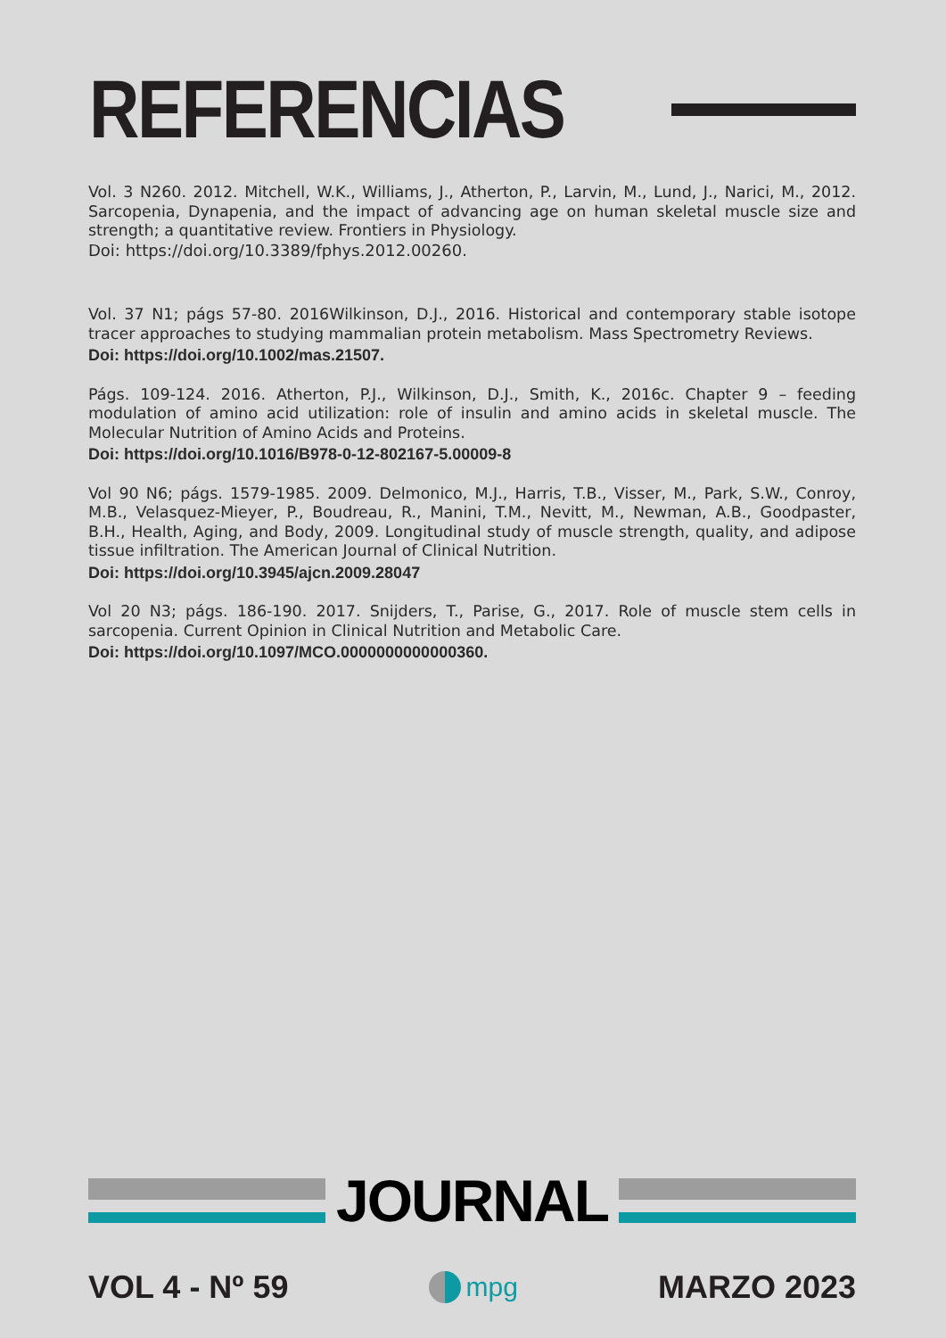REFERENCIAS
Vol. 3 N260. 2012. Mitchell, W.K., Williams, J., Atherton, P., Larvin, M., Lund, J., Narici, M., 2012. Sarcopenia, Dynapenia, and the impact of advancing age on human skeletal muscle size and strength; a quantitative review. Frontiers in Physiology.
Doi: https://doi.org/10.3389/fphys.2012.00260.
Vol. 37 N1; págs 57-80. 2016Wilkinson, D.J., 2016. Historical and contemporary stable isotope tracer approaches to studying mammalian protein metabolism. Mass Spectrometry Reviews.
Doi: https://doi.org/10.1002/mas.21507.
Págs. 109-124. 2016. Atherton, P.J., Wilkinson, D.J., Smith, K., 2016c. Chapter 9 – feeding modulation of amino acid utilization: role of insulin and amino acids in skeletal muscle. The Molecular Nutrition of Amino Acids and Proteins.
Doi: https://doi.org/10.1016/B978-0-12-802167-5.00009-8
Vol 90 N6; págs. 1579-1985. 2009. Delmonico, M.J., Harris, T.B., Visser, M., Park, S.W., Conroy, M.B., Velasquez-Mieyer, P., Boudreau, R., Manini, T.M., Nevitt, M., Newman, A.B., Goodpaster, B.H., Health, Aging, and Body, 2009. Longitudinal study of muscle strength, quality, and adipose tissue infiltration. The American Journal of Clinical Nutrition.
Doi: https://doi.org/10.3945/ajcn.2009.28047
Vol 20 N3; págs. 186-190. 2017. Snijders, T., Parise, G., 2017. Role of muscle stem cells in sarcopenia. Current Opinion in Clinical Nutrition and Metabolic Care.
Doi: https://doi.org/10.1097/MCO.0000000000000360.
JOURNAL
VOL 4 - Nº 59 mpg MARZO 2023